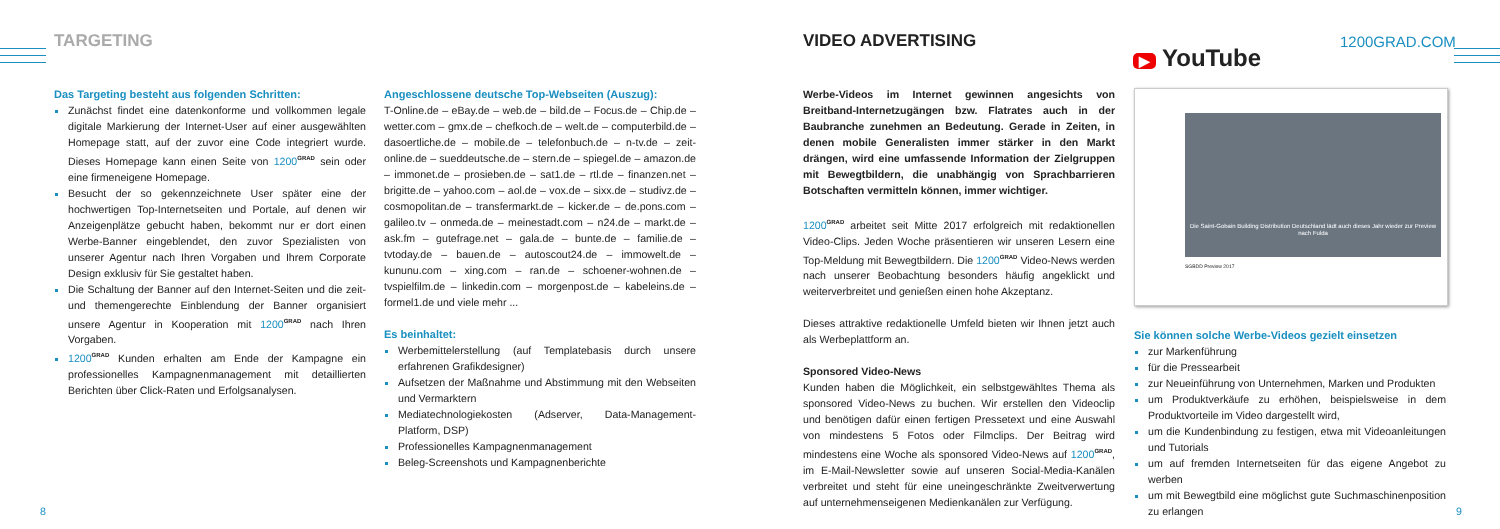TARGETING VIDEO ADVERTISING 1200GRAD.COM
▶ YouTube
Das Targeting besteht aus folgenden Schritten:
Zunächst findet eine datenkonforme und vollkommen legale digitale Markierung der Internet-User auf einer ausgewählten Homepage statt, auf der zuvor eine Code integriert wurde. Dieses Homepage kann einen Seite von 1200<sup>GRAD</sup> sein oder eine firmeneigene Homepage.
Besucht der so gekennzeichnete User später eine der hochwertigen Top-Internetseiten und Portale, auf denen wir Anzeigenplätze gebucht haben, bekommt nur er dort einen Werbe-Banner eingeblendet, den zuvor Spezialisten von unserer Agentur nach Ihren Vorgaben und Ihrem Corporate Design exklusiv für Sie gestaltet haben.
Die Schaltung der Banner auf den Internet-Seiten und die zeit- und themengerechte Einblendung der Banner organisiert unsere Agentur in Kooperation mit 1200<sup>GRAD</sup> nach Ihren Vorgaben.
1200<sup>GRAD</sup> Kunden erhalten am Ende der Kampagne ein professionelles Kampagnenmanagement mit detaillierten Berichten über Click-Raten und Erfolgsanalysen.
Angeschlossene deutsche Top-Webseiten (Auszug):
T-Online.de – eBay.de – web.de – bild.de – Focus.de – Chip.de – wetter.com – gmx.de – chefkoch.de – welt.de – computerbild.de – dasoertliche.de – mobile.de – telefonbuch.de – n-tv.de – zeit-online.de – sueddeutsche.de – stern.de – spiegel.de – amazon.de – immonet.de – prosieben.de – sat1.de – rtl.de – finanzen.net – brigitte.de – yahoo.com – aol.de – vox.de – sixx.de – studivz.de – cosmopolitan.de – transfermarkt.de – kicker.de – de.pons.com – galileo.tv – onmeda.de – meinestadt.com – n24.de – markt.de – ask.fm – gutefrage.net – gala.de – bunte.de – familie.de – tvtoday.de – bauen.de – autoscout24.de – immowelt.de – kununu.com – xing.com – ran.de – schoener-wohnen.de – tvspielfilm.de – linkedin.com – morgenpost.de – kabeleins.de – formel1.de und viele mehr ...
Es beinhaltet:
Werbemittelerstellung (auf Templatebasis durch unsere erfahrenen Grafikdesigner)
Aufsetzen der Maßnahme und Abstimmung mit den Webseiten und Vermarktern
Mediatechnologiekosten (Adserver, Data-Management-Platform, DSP)
Professionelles Kampagnenmanagement
Beleg-Screenshots und Kampagnenberichte
Werbe-Videos im Internet gewinnen angesichts von Breitband-Internetzugängen bzw. Flatrates auch in der Baubranche zunehmen an Bedeutung. Gerade in Zeiten, in denen mobile Generalisten immer stärker in den Markt drängen, wird eine umfassende Information der Zielgruppen mit Bewegtbildern, die unabhängig von Sprachbarrieren Botschaften vermitteln können, immer wichtiger.
1200<sup>GRAD</sup> arbeitet seit Mitte 2017 erfolgreich mit redaktionellen Video-Clips. Jeden Woche präsentieren wir unseren Lesern eine Top-Meldung mit Bewegtbildern. Die 1200<sup>GRAD</sup> Video-News werden nach unserer Beobachtung besonders häufig angeklickt und weiterverbreitet und genießen einen hohe Akzeptanz.
Dieses attraktive redaktionelle Umfeld bieten wir Ihnen jetzt auch als Werbeplattform an.
Sponsored Video-News
Kunden haben die Möglichkeit, ein selbstgewähltes Thema als sponsored Video-News zu buchen. Wir erstellen den Videoclip und benötigen dafür einen fertigen Pressetext und eine Auswahl von mindestens 5 Fotos oder Filmclips. Der Beitrag wird mindestens eine Woche als sponsored Video-News auf 1200<sup>GRAD</sup>, im E-Mail-Newsletter sowie auf unseren Social-Media-Kanälen verbreitet und steht für eine uneingeschränkte Zweitverwertung auf unternehmenseigenen Medienkanälen zur Verfügung.
Die Saint-Gobain Building Distribution Deutschland lädt auch dieses Jahr wieder zur Preview nach Fulda
SGBDD Preview 2017
Sie können solche Werbe-Videos gezielt einsetzen
zur Markenführung
für die Pressearbeit
zur Neueinführung von Unternehmen, Marken und Produkten
um Produktverkäufe zu erhöhen, beispielsweise in dem Produktvorteile im Video dargestellt wird,
um die Kundenbindung zu festigen, etwa mit Videoanleitungen und Tutorials
um auf fremden Internetseiten für das eigene Angebot zu werben
um mit Bewegtbild eine möglichst gute Suchmaschinenposition zu erlangen
8 9